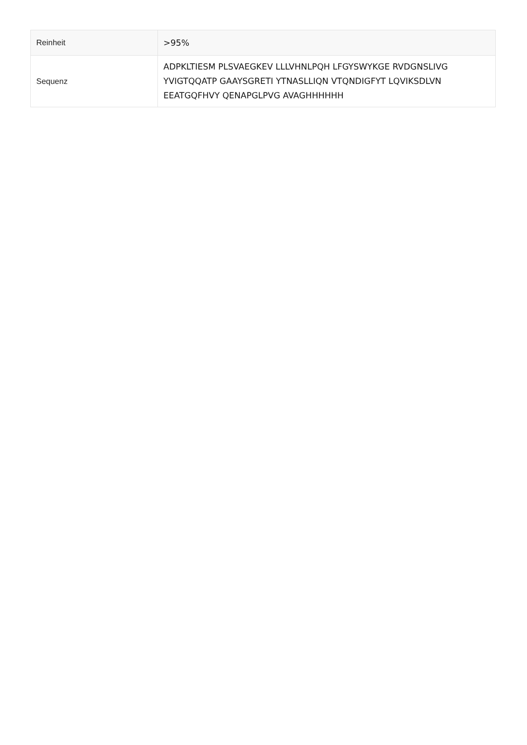| Reinheit | >95% |
| Sequenz | ADPKLTIESM PLSVAEGKEV LLLVHNLPQH LFGYSWYKGE RVDGNSLIVG YVIGTQQATP GAAYSGRETI YTNASLLIQN VTQNDIGFYT LQVIKSDLVN EEATGQFHVY QENAPGLPVG AVAGHHHHHH |